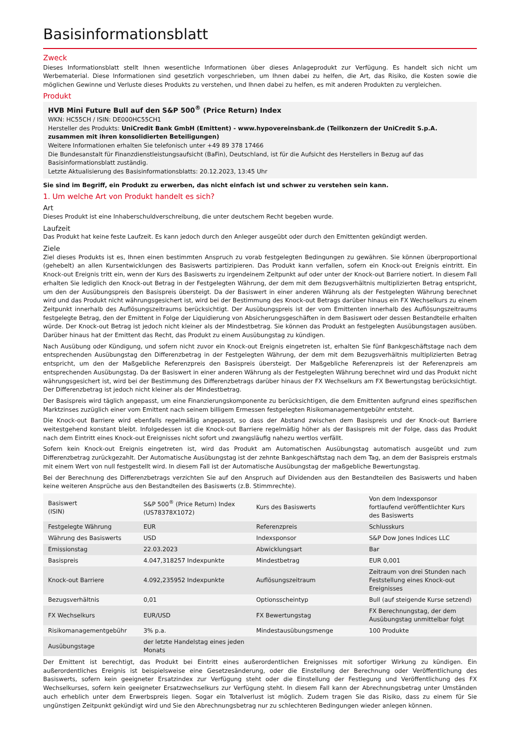Basisinformationsblatt
Zweck
Dieses Informationsblatt stellt Ihnen wesentliche Informationen über dieses Anlageprodukt zur Verfügung. Es handelt sich nicht um Werbematerial. Diese Informationen sind gesetzlich vorgeschrieben, um Ihnen dabei zu helfen, die Art, das Risiko, die Kosten sowie die möglichen Gewinne und Verluste dieses Produkts zu verstehen, und Ihnen dabei zu helfen, es mit anderen Produkten zu vergleichen.
Produkt
HVB Mini Future Bull auf den S&P 500<sup>®</sup> (Price Return) Index
WKN: HC55CH / ISIN: DE000HC55CH1
Hersteller des Produkts: UniCredit Bank GmbH (Emittent) - www.hypovereinsbank.de (Teilkonzern der UniCredit S.p.A. zusammen mit ihren konsolidierten Beteiligungen)
Weitere Informationen erhalten Sie telefonisch unter +49 89 378 17466
Die Bundesanstalt für Finanzdienstleistungsaufsicht (BaFin), Deutschland, ist für die Aufsicht des Herstellers in Bezug auf das Basisinformationsblatt zuständig.
Letzte Aktualisierung des Basisinformationsblatts: 20.12.2023, 13:45 Uhr
Sie sind im Begriff, ein Produkt zu erwerben, das nicht einfach ist und schwer zu verstehen sein kann.
1. Um welche Art von Produkt handelt es sich?
Art
Dieses Produkt ist eine Inhaberschuldverschreibung, die unter deutschem Recht begeben wurde.
Laufzeit
Das Produkt hat keine feste Laufzeit. Es kann jedoch durch den Anleger ausgeübt oder durch den Emittenten gekündigt werden.
Ziele
Ziel dieses Produkts ist es, Ihnen einen bestimmten Anspruch zu vorab festgelegten Bedingungen zu gewähren. Sie können überproportional (gehebelt) an allen Kursentwicklungen des Basiswerts partizipieren. Das Produkt kann verfallen, sofern ein Knock-out Ereignis eintritt. Ein Knock-out Ereignis tritt ein, wenn der Kurs des Basiswerts zu irgendeinem Zeitpunkt auf oder unter der Knock-out Barriere notiert. In diesem Fall erhalten Sie lediglich den Knock-out Betrag in der Festgelegten Währung, der dem mit dem Bezugsverhältnis multiplizierten Betrag entspricht, um den der Ausübungspreis den Basispreis übersteigt. Da der Basiswert in einer anderen Währung als der Festgelegten Währung berechnet wird und das Produkt nicht währungsgesichert ist, wird bei der Bestimmung des Knock-out Betrags darüber hinaus ein FX Wechselkurs zu einem Zeitpunkt innerhalb des Auflösungszeitraums berücksichtigt. Der Ausübungspreis ist der vom Emittenten innerhalb des Auflösungszeitraums festgelegte Betrag, den der Emittent in Folge der Liquidierung von Absicherungsgeschäften in dem Basiswert oder dessen Bestandteile erhalten würde. Der Knock-out Betrag ist jedoch nicht kleiner als der Mindestbetrag. Sie können das Produkt an festgelegten Ausübungstagen ausüben. Darüber hinaus hat der Emittent das Recht, das Produkt zu einem Ausübungstag zu kündigen.
Nach Ausübung oder Kündigung, und sofern nicht zuvor ein Knock-out Ereignis eingetreten ist, erhalten Sie fünf Bankgeschäftstage nach dem entsprechenden Ausübungstag den Differenzbetrag in der Festgelegten Währung, der dem mit dem Bezugsverhältnis multiplizierten Betrag entspricht, um den der Maßgebliche Referenzpreis den Basispreis übersteigt. Der Maßgebliche Referenzpreis ist der Referenzpreis am entsprechenden Ausübungstag. Da der Basiswert in einer anderen Währung als der Festgelegten Währung berechnet wird und das Produkt nicht währungsgesichert ist, wird bei der Bestimmung des Differenzbetrags darüber hinaus der FX Wechselkurs am FX Bewertungstag berücksichtigt. Der Differenzbetrag ist jedoch nicht kleiner als der Mindestbetrag.
Der Basispreis wird täglich angepasst, um eine Finanzierungskomponente zu berücksichtigen, die dem Emittenten aufgrund eines spezifischen Marktzinses zuzüglich einer vom Emittent nach seinem billigem Ermessen festgelegten Risikomanagementgebühr entsteht.
Die Knock-out Barriere wird ebenfalls regelmäßig angepasst, so dass der Abstand zwischen dem Basispreis und der Knock-out Barriere weitestgehend konstant bleibt. Infolgedessen ist die Knock-out Barriere regelmäßig höher als der Basispreis mit der Folge, dass das Produkt nach dem Eintritt eines Knock-out Ereignisses nicht sofort und zwangsläufig nahezu wertlos verfällt.
Sofern kein Knock-out Ereignis eingetreten ist, wird das Produkt am Automatischen Ausübungstag automatisch ausgeübt und zum Differenzbetrag zurückgezahlt. Der Automatische Ausübungstag ist der zehnte Bankgeschäftstag nach dem Tag, an dem der Basispreis erstmals mit einem Wert von null festgestellt wird. In diesem Fall ist der Automatische Ausübungstag der maßgebliche Bewertungstag.
Bei der Berechnung des Differenzbetrags verzichten Sie auf den Anspruch auf Dividenden aus den Bestandteilen des Basiswerts und haben keine weiteren Ansprüche aus den Bestandteilen des Basiswerts (z.B. Stimmrechte).
| Basiswert (ISIN) | S&P 500<sup>®</sup> (Price Return) Index (US78378X1072) | Kurs des Basiswerts | Von dem Indexsponsor fortlaufend veröffentlichter Kurs des Basiswerts |
| Festgelegte Währung | EUR | Referenzpreis | Schlusskurs |
| Währung des Basiswerts | USD | Indexsponsor | S&P Dow Jones Indices LLC |
| Emissionstag | 22.03.2023 | Abwicklungsart | Bar |
| Basispreis | 4.047,318257 Indexpunkte | Mindestbetrag | EUR 0,001 |
| Knock-out Barriere | 4.092,235952 Indexpunkte | Auflösungszeitraum | Zeitraum von drei Stunden nach Feststellung eines Knock-out Ereignisses |
| Bezugsverhältnis | 0,01 | Optionsscheintyp | Bull (auf steigende Kurse setzend) |
| FX Wechselkurs | EUR/USD | FX Bewertungstag | FX Berechnungstag, der dem Ausübungstag unmittelbar folgt |
| Risikomanagementgebühr | 3% p.a. | Mindestausübungsmenge | 100 Produkte |
| Ausübungstage | der letzte Handelstag eines jeden Monats | | |
Der Emittent ist berechtigt, das Produkt bei Eintritt eines außerordentlichen Ereignisses mit sofortiger Wirkung zu kündigen. Ein außerordentliches Ereignis ist beispielsweise eine Gesetzesänderung, oder die Einstellung der Berechnung oder Veröffentlichung des Basiswerts, sofern kein geeigneter Ersatzindex zur Verfügung steht oder die Einstellung der Festlegung und Veröffentlichung des FX Wechselkurses, sofern kein geeigneter Ersatzwechselkurs zur Verfügung steht. In diesem Fall kann der Abrechnungsbetrag unter Umständen auch erheblich unter dem Erwerbspreis liegen. Sogar ein Totalverlust ist möglich. Zudem tragen Sie das Risiko, dass zu einem für Sie ungünstigen Zeitpunkt gekündigt wird und Sie den Abrechnungsbetrag nur zu schlechteren Bedingungen wieder anlegen können.